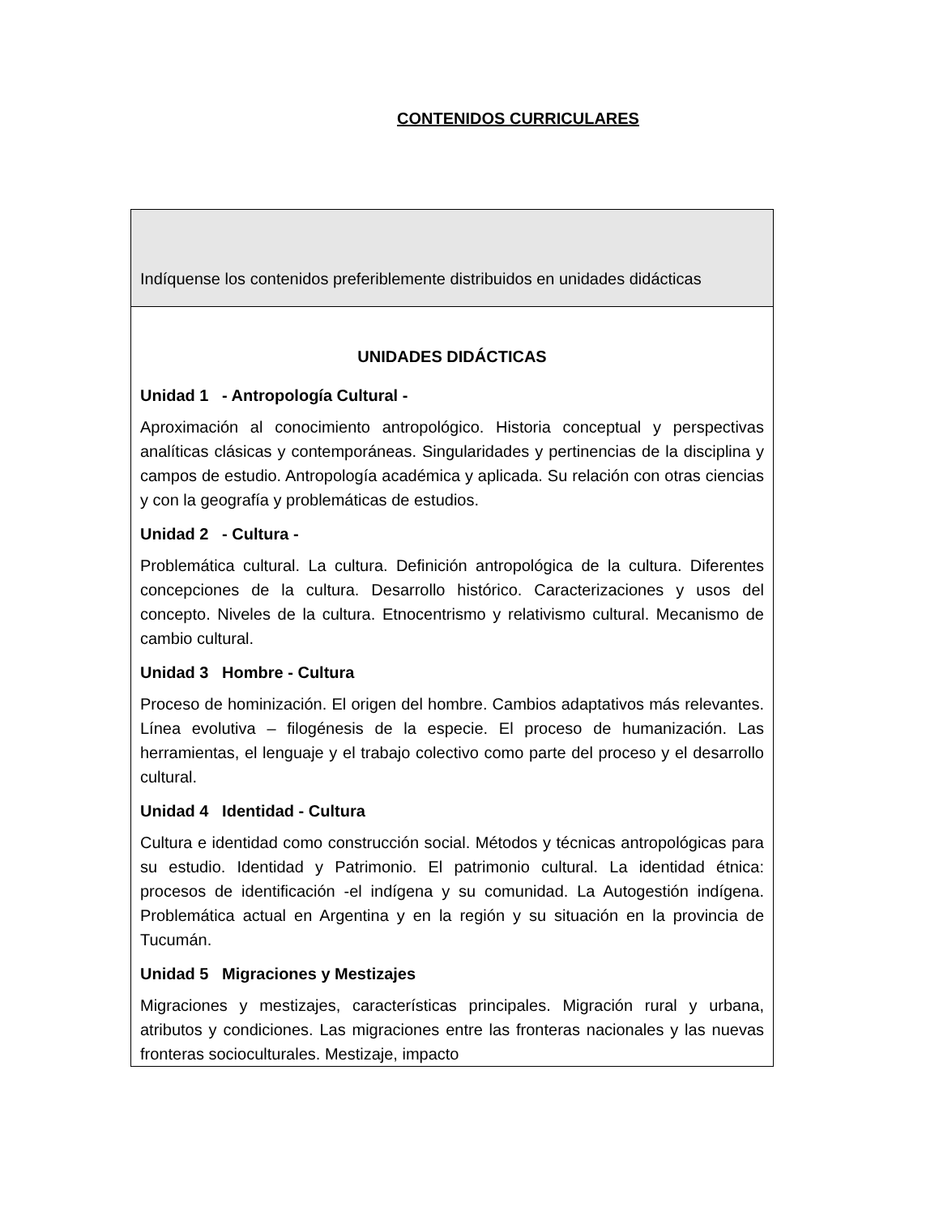CONTENIDOS CURRICULARES
| Indíquense los contenidos preferiblemente distribuidos en unidades didácticas |
| UNIDADES DIDÁCTICAS Unidad 1 - Antropología Cultural - Aproximación al conocimiento antropológico. Historia conceptual y perspectivas analíticas clásicas y contemporáneas. Singularidades y pertinencias de la disciplina y campos de estudio. Antropología académica y aplicada. Su relación con otras ciencias y con la geografía y problemáticas de estudios. Unidad 2 - Cultura - Problemática cultural. La cultura. Definición antropológica de la cultura. Diferentes concepciones de la cultura. Desarrollo histórico. Caracterizaciones y usos del concepto. Niveles de la cultura. Etnocentrismo y relativismo cultural. Mecanismo de cambio cultural. Unidad 3 Hombre - Cultura Proceso de hominización. El origen del hombre. Cambios adaptativos más relevantes. Línea evolutiva – filogénesis de la especie. El proceso de humanización. Las herramientas, el lenguaje y el trabajo colectivo como parte del proceso y el desarrollo cultural. Unidad 4 Identidad - Cultura Cultura e identidad como construcción social. Métodos y técnicas antropológicas para su estudio. Identidad y Patrimonio. El patrimonio cultural. La identidad étnica: procesos de identificación -el indígena y su comunidad. La Autogestión indígena. Problemática actual en Argentina y en la región y su situación en la provincia de Tucumán. Unidad 5 Migraciones y Mestizajes Migraciones y mestizajes, características principales. Migración rural y urbana, atributos y condiciones. Las migraciones entre las fronteras nacionales y las nuevas fronteras socioculturales. Mestizaje, impacto |